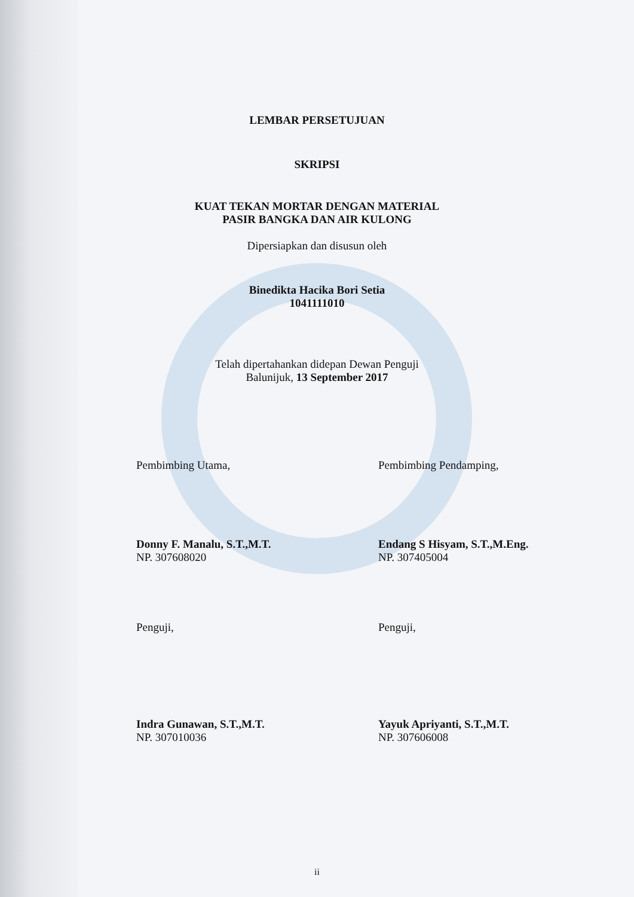LEMBAR PERSETUJUAN
SKRIPSI
KUAT TEKAN MORTAR DENGAN MATERIAL
PASIR BANGKA DAN AIR KULONG
Dipersiapkan dan disusun oleh
Binedikta Hacika Bori Setia
1041111010
Telah dipertahankan didepan Dewan Penguji
Balunijuk, 13 September 2017
Pembimbing Utama, Pembimbing Pendamping,
Donny F. Manalu, S.T.,M.T.
NP. 307608020
Endang S Hisyam, S.T.,M.Eng.
NP. 307405004
Penguji, Penguji,
Indra Gunawan, S.T.,M.T.
NP. 307010036
Yayuk Apriyanti, S.T.,M.T.
NP. 307606008
ii